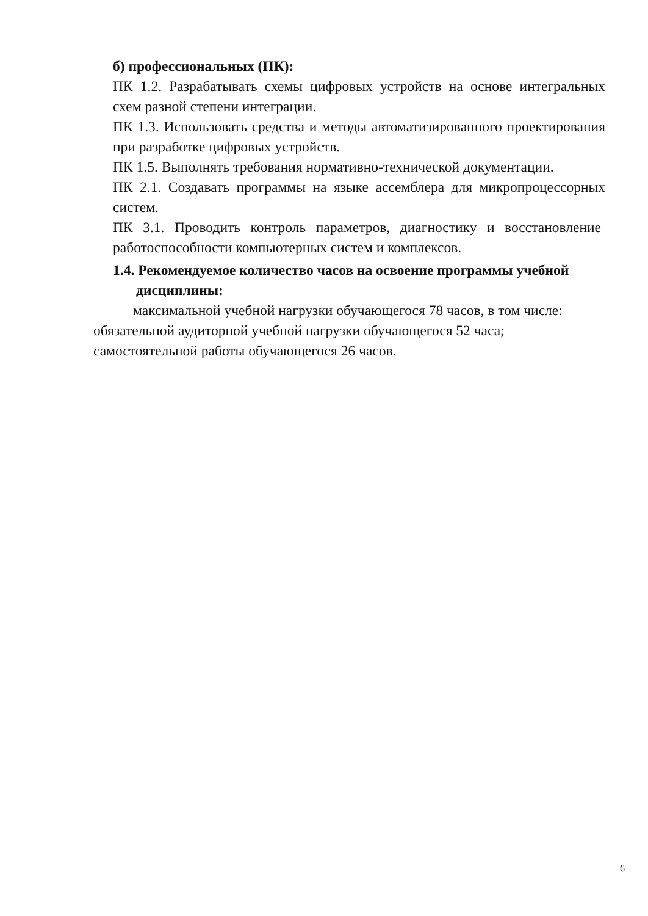б) профессиональных (ПК):
ПК 1.2. Разрабатывать схемы цифровых устройств на основе интегральных схем разной степени интеграции.
ПК 1.3. Использовать средства и методы автоматизированного проектирования при разработке цифровых устройств.
ПК 1.5. Выполнять требования нормативно-технической документации.
ПК 2.1. Создавать программы на языке ассемблера для микропроцессорных систем.
ПК 3.1. Проводить контроль параметров, диагностику и восстановление работоспособности компьютерных систем и комплексов.
1.4. Рекомендуемое количество часов на освоение программы учебной дисциплины:
максимальной учебной нагрузки обучающегося 78 часов, в том числе:
обязательной аудиторной учебной нагрузки обучающегося 52 часа;
самостоятельной работы обучающегося 26 часов.
6